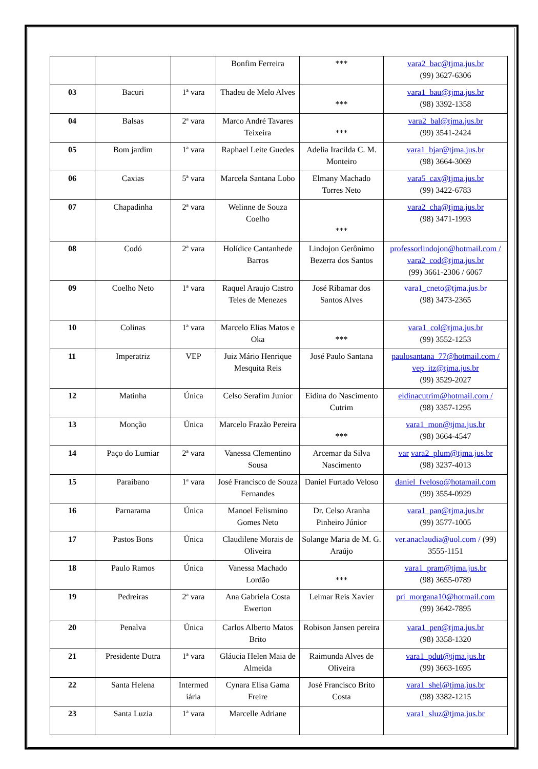| | | | Bonfim Ferreira | *** | vara2_bac@tjma.jus.br (99) 3627-6306 |
| 03 | Bacuri | 1ª vara | Thadeu de Melo Alves | *** | vara1_bau@tjma.jus.br (98) 3392-1358 |
| 04 | Balsas | 2ª vara | Marco André Tavares Teixeira | *** | vara2_bal@tjma.jus.br (99) 3541-2424 |
| 05 | Bom jardim | 1ª vara | Raphael Leite Guedes | Adelia Iracilda C. M. Monteiro | vara1_bjar@tjma.jus.br (98) 3664-3069 |
| 06 | Caxias | 5ª vara | Marcela Santana Lobo | Elmany Machado Torres Neto | vara5_cax@tjma.jus.br (99) 3422-6783 |
| 07 | Chapadinha | 2ª vara | Welinne de Souza Coelho | *** | vara2_cha@tjma.jus.br (98) 3471-1993 |
| 08 | Codó | 2ª vara | Holídice Cantanhede Barros | Lindojon Gerônimo Bezerra dos Santos | professorlindojon@hotmail.com / vara2_cod@tjma.jus.br (99) 3661-2306 / 6067 |
| 09 | Coelho Neto | 1ª vara | Raquel Araujo Castro Teles de Menezes | José Ribamar dos Santos Alves | vara1_cneto@tjma.jus.br (98) 3473-2365 |
| 10 | Colinas | 1ª vara | Marcelo Elias Matos e Oka | *** | vara1_col@tjma.jus.br (99) 3552-1253 |
| 11 | Imperatriz | VEP | Juiz Mário Henrique Mesquita Reis | José Paulo Santana | paulosantana_77@hotmail.com / vep_itz@tjma.jus.br (99) 3529-2027 |
| 12 | Matinha | Única | Celso Serafim Junior | Eidina do Nascimento Cutrim | eldinacutrim@hotmail.com / (98) 3357-1295 |
| 13 | Monção | Única | Marcelo Frazão Pereira | *** | vara1_mon@tjma.jus.br (98) 3664-4547 |
| 14 | Paço do Lumiar | 2ª vara | Vanessa Clementino Sousa | Arcemar da Silva Nascimento | var vara2_plum@tjma.jus.br (98) 3237-4013 |
| 15 | Paraibano | 1ª vara | José Francisco de Souza Fernandes | Daniel Furtado Veloso | daniel_fveloso@hotamail.com (99) 3554-0929 |
| 16 | Parnarama | Única | Manoel Felismino Gomes Neto | Dr. Celso Aranha Pinheiro Júnior | vara1_pan@tjma.jus.br (99) 3577-1005 |
| 17 | Pastos Bons | Única | Claudilene Morais de Oliveira | Solange Maria de M. G. Araújo | ver.anaclaudia@uol.com / (99) 3555-1151 |
| 18 | Paulo Ramos | Única | Vanessa Machado Lordão | *** | vara1_pram@tjma.jus.br (98) 3655-0789 |
| 19 | Pedreiras | 2ª vara | Ana Gabriela Costa Ewerton | Leimar Reis Xavier | pri_morgana10@hotmail.com (99) 3642-7895 |
| 20 | Penalva | Única | Carlos Alberto Matos Brito | Robison Jansen pereira | vara1_pen@tjma.jus.br (98) 3358-1320 |
| 21 | Presidente Dutra | 1ª vara | Gláucia Helen Maia de Almeida | Raimunda Alves de Oliveira | vara1_pdut@tjma.jus.br (99) 3663-1695 |
| 22 | Santa Helena | Intermed iária | Cynara Elisa Gama Freire | José Francisco Brito Costa | vara1_shel@tjma.jus.br (98) 3382-1215 |
| 23 | Santa Luzia | 1ª vara | Marcelle Adriane | | vara1_sluz@tjma.jus.br |